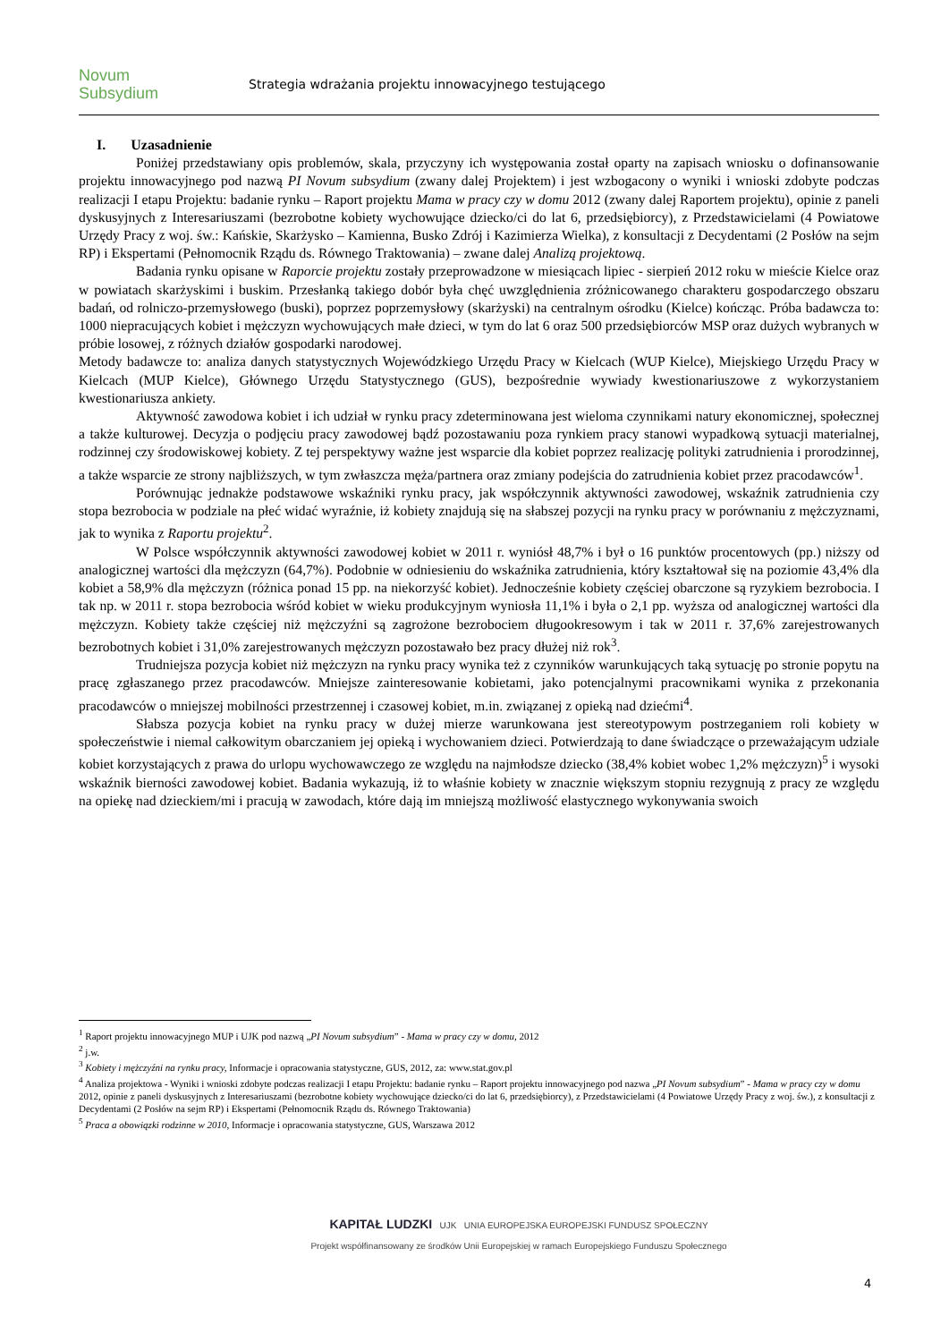Novum
Subsydium
Strategia wdrażania projektu innowacyjnego testującego
I. Uzasadnienie
Poniżej przedstawiany opis problemów, skala, przyczyny ich występowania został oparty na zapisach wniosku o dofinansowanie projektu innowacyjnego pod nazwą PI Novum subsydium (zwany dalej Projektem) i jest wzbogacony o wyniki i wnioski zdobyte podczas realizacji I etapu Projektu: badanie rynku – Raport projektu Mama w pracy czy w domu 2012 (zwany dalej Raportem projektu), opinie z paneli dyskusyjnych z Interesariuszami (bezrobotne kobiety wychowujące dziecko/ci do lat 6, przedsiębiorcy), z Przedstawicielami (4 Powiatowe Urzędy Pracy z woj. św.: Kańskie, Skarżysko – Kamienna, Busko Zdrój i Kazimierza Wielka), z konsultacji z Decydentami (2 Posłów na sejm RP) i Ekspertami (Pełnomocnik Rządu ds. Równego Traktowania) – zwane dalej Analizą projektową.
Badania rynku opisane w Raporcie projektu zostały przeprowadzone w miesiącach lipiec - sierpień 2012 roku w mieście Kielce oraz w powiatach skarżyskimi i buskim. Przesłanką takiego dobór była chęć uwzględnienia zróżnicowanego charakteru gospodarczego obszaru badań, od rolniczo-przemysłowego (buski), poprzez poprzemysłowy (skarżyski) na centralnym ośrodku (Kielce) kończąc. Próba badawcza to: 1000 niepracujących kobiet i mężczyzn wychowujących małe dzieci, w tym do lat 6 oraz 500 przedsiębiorców MSP oraz dużych wybranych w próbie losowej, z różnych działów gospodarki narodowej.
Metody badawcze to: analiza danych statystycznych Wojewódzkiego Urzędu Pracy w Kielcach (WUP Kielce), Miejskiego Urzędu Pracy w Kielcach (MUP Kielce), Głównego Urzędu Statystycznego (GUS), bezpośrednie wywiady kwestionariuszowe z wykorzystaniem kwestionariusza ankiety.
Aktywność zawodowa kobiet i ich udział w rynku pracy zdeterminowana jest wieloma czynnikami natury ekonomicznej, społecznej a także kulturowej. Decyzja o podjęciu pracy zawodowej bądź pozostawaniu poza rynkiem pracy stanowi wypadkową sytuacji materialnej, rodzinnej czy środowiskowej kobiety. Z tej perspektywy ważne jest wsparcie dla kobiet poprzez realizację polityki zatrudnienia i prorodzinnej, a także wsparcie ze strony najbliższych, w tym zwłaszcza męża/partnera oraz zmiany podejścia do zatrudnienia kobiet przez pracodawców<sup>1</sup>.
Porównując jednakże podstawowe wskaźniki rynku pracy, jak współczynnik aktywności zawodowej, wskaźnik zatrudnienia czy stopa bezrobocia w podziale na płeć widać wyraźnie, iż kobiety znajdują się na słabszej pozycji na rynku pracy w porównaniu z mężczyznami, jak to wynika z Raportu projektu<sup>2</sup>.
W Polsce współczynnik aktywności zawodowej kobiet w 2011 r. wyniósł 48,7% i był o 16 punktów procentowych (pp.) niższy od analogicznej wartości dla mężczyzn (64,7%). Podobnie w odniesieniu do wskaźnika zatrudnienia, który kształtował się na poziomie 43,4% dla kobiet a 58,9% dla mężczyzn (różnica ponad 15 pp. na niekorzyść kobiet). Jednocześnie kobiety częściej obarczone są ryzykiem bezrobocia. I tak np. w 2011 r. stopa bezrobocia wśród kobiet w wieku produkcyjnym wyniosła 11,1% i była o 2,1 pp. wyższa od analogicznej wartości dla mężczyzn. Kobiety także częściej niż mężczyźni są zagrożone bezrobociem długookresowym i tak w 2011 r. 37,6% zarejestrowanych bezrobotnych kobiet i 31,0% zarejestrowanych mężczyzn pozostawało bez pracy dłużej niż rok<sup>3</sup>.
Trudniejsza pozycja kobiet niż mężczyzn na rynku pracy wynika też z czynników warunkujących taką sytuację po stronie popytu na pracę zgłaszanego przez pracodawców. Mniejsze zainteresowanie kobietami, jako potencjalnymi pracownikami wynika z przekonania pracodawców o mniejszej mobilności przestrzennej i czasowej kobiet, m.in. związanej z opieką nad dziećmi<sup>4</sup>.
Słabsza pozycja kobiet na rynku pracy w dużej mierze warunkowana jest stereotypowym postrzeganiem roli kobiety w społeczeństwie i niemal całkowitym obarczaniem jej opieką i wychowaniem dzieci. Potwierdzają to dane świadczące o przeważającym udziale kobiet korzystających z prawa do urlopu wychowawczego ze względu na najmłodsze dziecko (38,4% kobiet wobec 1,2% mężczyzn)<sup>5</sup> i wysoki wskaźnik bierności zawodowej kobiet. Badania wykazują, iż to właśnie kobiety w znacznie większym stopniu rezygnują z pracy ze względu na opiekę nad dzieckiem/mi i pracują w zawodach, które dają im mniejszą możliwość elastycznego wykonywania swoich
<sup>1</sup> Raport projektu innowacyjnego MUP i UJK pod nazwą „PI Novum subsydium” - Mama w pracy czy w domu, 2012
<sup>2</sup> j.w.
<sup>3</sup> Kobiety i mężczyźni na rynku pracy, Informacje i opracowania statystyczne, GUS, 2012, za: www.stat.gov.pl
<sup>4</sup> Analiza projektowa - Wyniki i wnioski zdobyte podczas realizacji I etapu Projektu: badanie rynku – Raport projektu innowacyjnego pod nazwa „PI Novum subsydium” - Mama w pracy czy w domu 2012, opinie z paneli dyskusyjnych z Interesariuszami (bezrobotne kobiety wychowujące dziecko/ci do lat 6, przedsiębiorcy), z Przedstawicielami (4 Powiatowe Urzędy Pracy z woj. św.), z konsultacji z Decydentami (2 Posłów na sejm RP) i Ekspertami (Pełnomocnik Rządu ds. Równego Traktowania)
<sup>5</sup> Praca a obowiązki rodzinne w 2010, Informacje i opracowania statystyczne, GUS, Warszawa 2012
KAPITAŁ LUDZKI UJK UNIA EUROPEJSKA EUROPEJSKI FUNDUSZ SPOŁECZNY
Projekt współfinansowany ze środków Unii Europejskiej w ramach Europejskiego Funduszu Społecznego
4